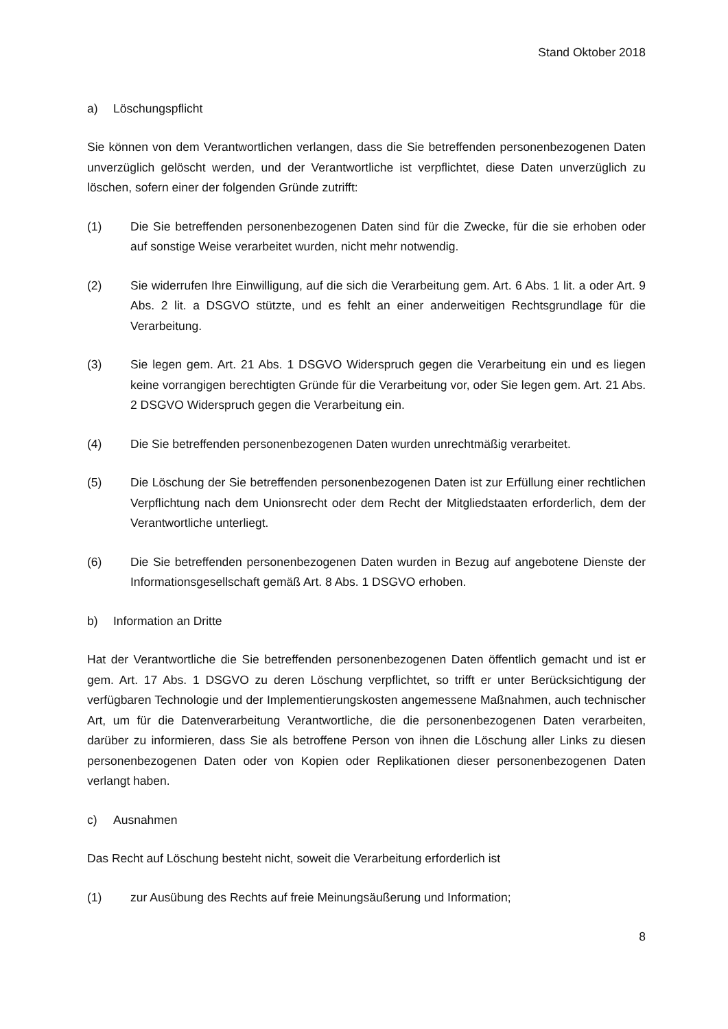Stand Oktober 2018
a) Löschungspflicht
Sie können von dem Verantwortlichen verlangen, dass die Sie betreffenden personenbezogenen Daten unverzüglich gelöscht werden, und der Verantwortliche ist verpflichtet, diese Daten unverzüglich zu löschen, sofern einer der folgenden Gründe zutrifft:
(1) Die Sie betreffenden personenbezogenen Daten sind für die Zwecke, für die sie erhoben oder auf sonstige Weise verarbeitet wurden, nicht mehr notwendig.
(2) Sie widerrufen Ihre Einwilligung, auf die sich die Verarbeitung gem. Art. 6 Abs. 1 lit. a oder Art. 9 Abs. 2 lit. a DSGVO stützte, und es fehlt an einer anderweitigen Rechtsgrundlage für die Verarbeitung.
(3) Sie legen gem. Art. 21 Abs. 1 DSGVO Widerspruch gegen die Verarbeitung ein und es liegen keine vorrangigen berechtigten Gründe für die Verarbeitung vor, oder Sie legen gem. Art. 21 Abs. 2 DSGVO Widerspruch gegen die Verarbeitung ein.
(4) Die Sie betreffenden personenbezogenen Daten wurden unrechtmäßig verarbeitet.
(5) Die Löschung der Sie betreffenden personenbezogenen Daten ist zur Erfüllung einer rechtlichen Verpflichtung nach dem Unionsrecht oder dem Recht der Mitgliedstaaten erforderlich, dem der Verantwortliche unterliegt.
(6) Die Sie betreffenden personenbezogenen Daten wurden in Bezug auf angebotene Dienste der Informationsgesellschaft gemäß Art. 8 Abs. 1 DSGVO erhoben.
b) Information an Dritte
Hat der Verantwortliche die Sie betreffenden personenbezogenen Daten öffentlich gemacht und ist er gem. Art. 17 Abs. 1 DSGVO zu deren Löschung verpflichtet, so trifft er unter Berücksichtigung der verfügbaren Technologie und der Implementierungskosten angemessene Maßnahmen, auch technischer Art, um für die Datenverarbeitung Verantwortliche, die die personenbezogenen Daten verarbeiten, darüber zu informieren, dass Sie als betroffene Person von ihnen die Löschung aller Links zu diesen personenbezogenen Daten oder von Kopien oder Replikationen dieser personenbezogenen Daten verlangt haben.
c) Ausnahmen
Das Recht auf Löschung besteht nicht, soweit die Verarbeitung erforderlich ist
(1) zur Ausübung des Rechts auf freie Meinungsäußerung und Information;
8